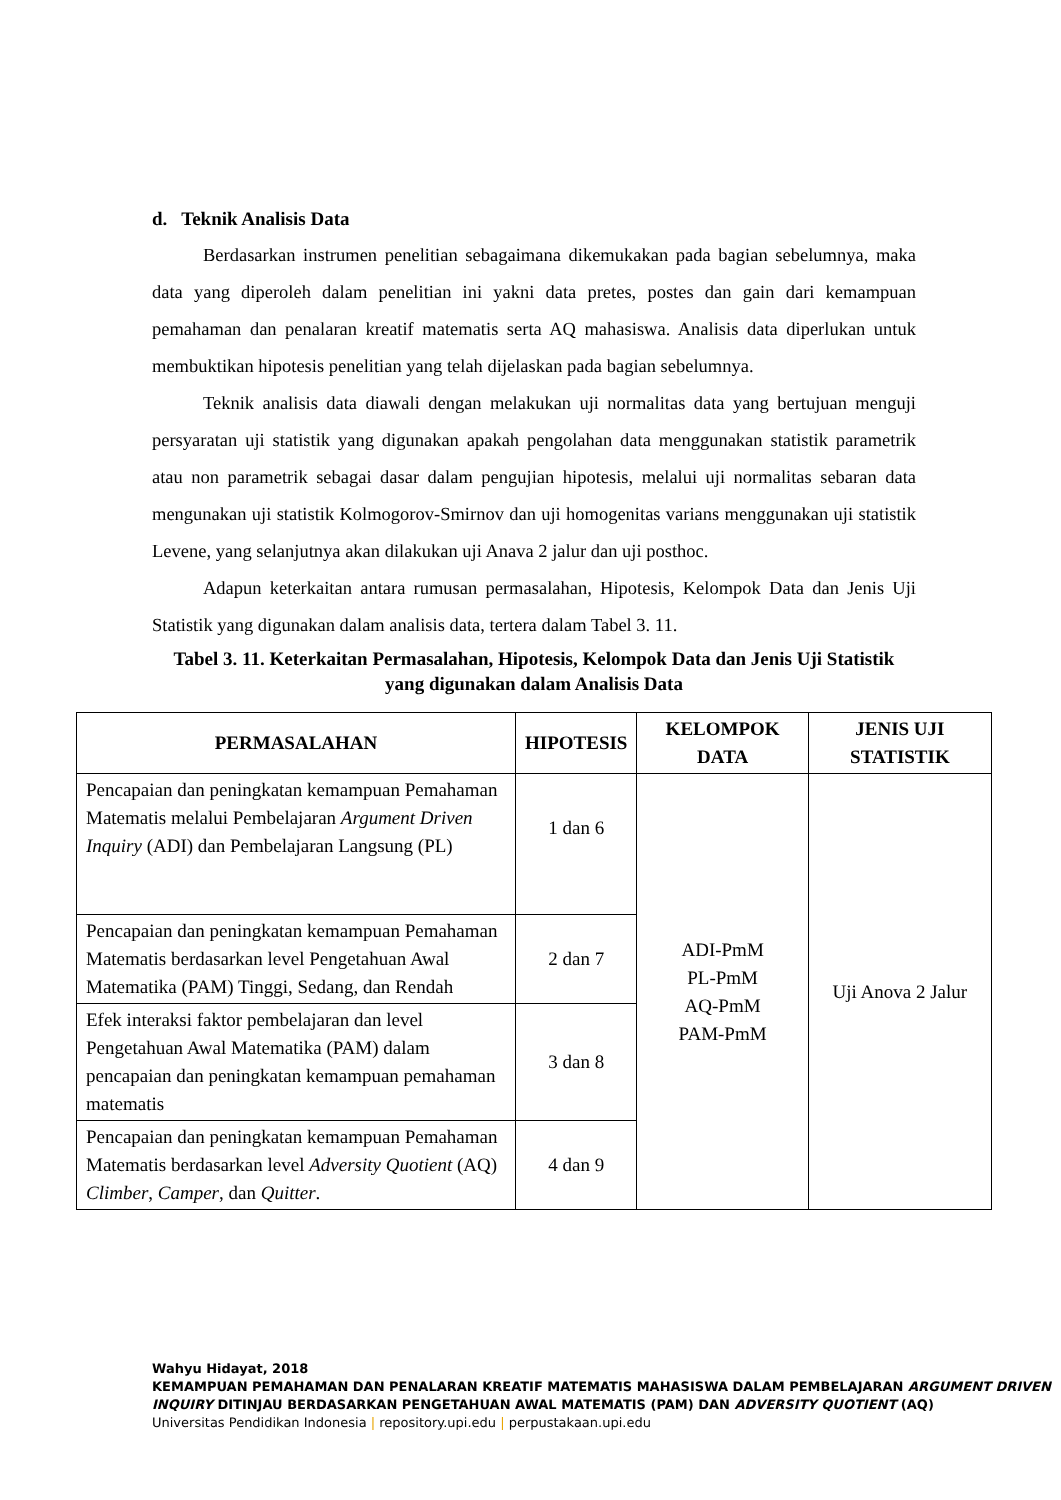d. Teknik Analisis Data
Berdasarkan instrumen penelitian sebagaimana dikemukakan pada bagian sebelumnya, maka data yang diperoleh dalam penelitian ini yakni data pretes, postes dan gain dari kemampuan pemahaman dan penalaran kreatif matematis serta AQ mahasiswa. Analisis data diperlukan untuk membuktikan hipotesis penelitian yang telah dijelaskan pada bagian sebelumnya.
Teknik analisis data diawali dengan melakukan uji normalitas data yang bertujuan menguji persyaratan uji statistik yang digunakan apakah pengolahan data menggunakan statistik parametrik atau non parametrik sebagai dasar dalam pengujian hipotesis, melalui uji normalitas sebaran data mengunakan uji statistik Kolmogorov-Smirnov dan uji homogenitas varians menggunakan uji statistik Levene, yang selanjutnya akan dilakukan uji Anava 2 jalur dan uji posthoc.
Adapun keterkaitan antara rumusan permasalahan, Hipotesis, Kelompok Data dan Jenis Uji Statistik yang digunakan dalam analisis data, tertera dalam Tabel 3. 11.
Tabel 3. 11. Keterkaitan Permasalahan, Hipotesis, Kelompok Data dan Jenis Uji Statistik yang digunakan dalam Analisis Data
| PERMASALAHAN | HIPOTESIS | KELOMPOK DATA | JENIS UJI STATISTIK |
| --- | --- | --- | --- |
| Pencapaian dan peningkatan kemampuan Pemahaman Matematis melalui Pembelajaran Argument Driven Inquiry (ADI) dan Pembelajaran Langsung (PL) | 1 dan 6 | ADI-PmM PL-PmM AQ-PmM PAM-PmM | Uji Anova 2 Jalur |
| Pencapaian dan peningkatan kemampuan Pemahaman Matematis berdasarkan level Pengetahuan Awal Matematika (PAM) Tinggi, Sedang, dan Rendah | 2 dan 7 | | |
| Efek interaksi faktor pembelajaran dan level Pengetahuan Awal Matematika (PAM) dalam pencapaian dan peningkatan kemampuan pemahaman matematis | 3 dan 8 | | |
| Pencapaian dan peningkatan kemampuan Pemahaman Matematis berdasarkan level Adversity Quotient (AQ) Climber , Camper , dan Quitter . | 4 dan 9 | | |
Wahyu Hidayat, 2018
KEMAMPUAN PEMAHAMAN DAN PENALARAN KREATIF MATEMATIS MAHASISWA DALAM PEMBELAJARAN ARGUMENT DRIVEN INQUIRY DITINJAU BERDASARKAN PENGETAHUAN AWAL MATEMATIS (PAM) DAN ADVERSITY QUOTIENT (AQ)
Universitas Pendidikan Indonesia | repository.upi.edu | perpustakaan.upi.edu